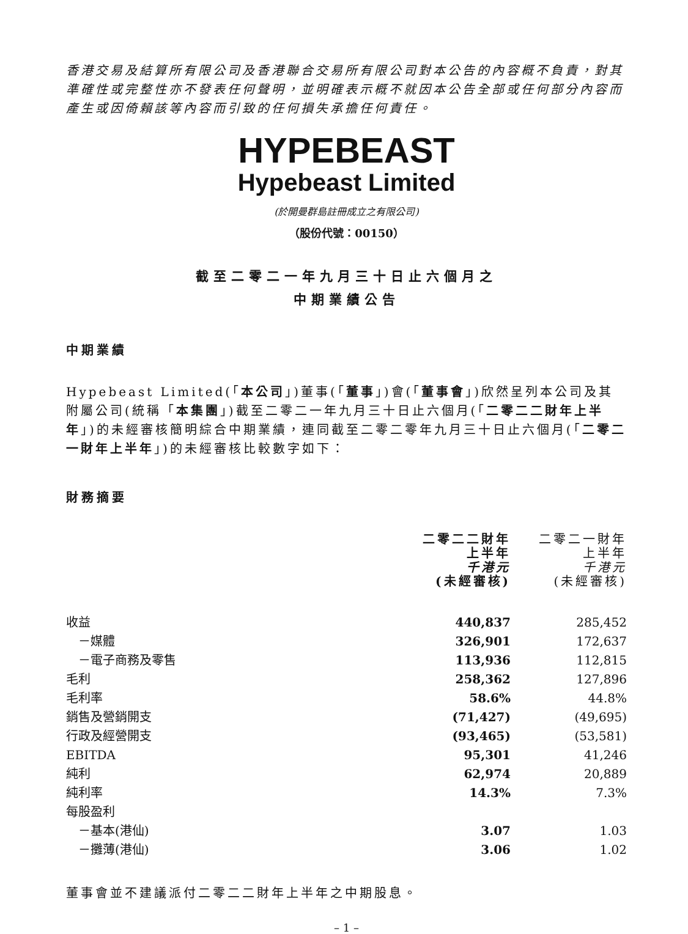香港交易及結算所有限公司及香港聯合交易所有限公司對本公告的內容概不負責，對其準確性或完整性亦不發表任何聲明，並明確表示概不就因本公告全部或任何部分內容而產生或因倚賴該等內容而引致的任何損失承擔任何責任。
HYPEBEAST
Hypebeast Limited
(於開曼群島註冊成立之有限公司)
（股份代號：00150）
截至二零二一年九月三十日止六個月之
中期業績公告
中期業績
Hypebeast Limited(「本公司」)董事(「董事」)會(「董事會」)欣然呈列本公司及其附屬公司(統稱「本集團」)截至二零二一年九月三十日止六個月(「二零二二財年上半年」)的未經審核簡明綜合中期業績，連同截至二零二零年九月三十日止六個月(「二零二一財年上半年」)的未經審核比較數字如下：
財務摘要
| | 二零二二財年 上半年 千港元 (未經審核) | 二零二一財年 上半年 千港元 (未經審核) |
| 收益 | 440,837 | 285,452 |
| －媒體 | 326,901 | 172,637 |
| －電子商務及零售 | 113,936 | 112,815 |
| 毛利 | 258,362 | 127,896 |
| 毛利率 | 58.6% | 44.8% |
| 銷售及營銷開支 | (71,427) | (49,695) |
| 行政及經營開支 | (93,465) | (53,581) |
| EBITDA | 95,301 | 41,246 |
| 純利 | 62,974 | 20,889 |
| 純利率 | 14.3% | 7.3% |
| 每股盈利 | | |
| －基本(港仙) | 3.07 | 1.03 |
| －攤薄(港仙) | 3.06 | 1.02 |
董事會並不建議派付二零二二財年上半年之中期股息。
– 1 –